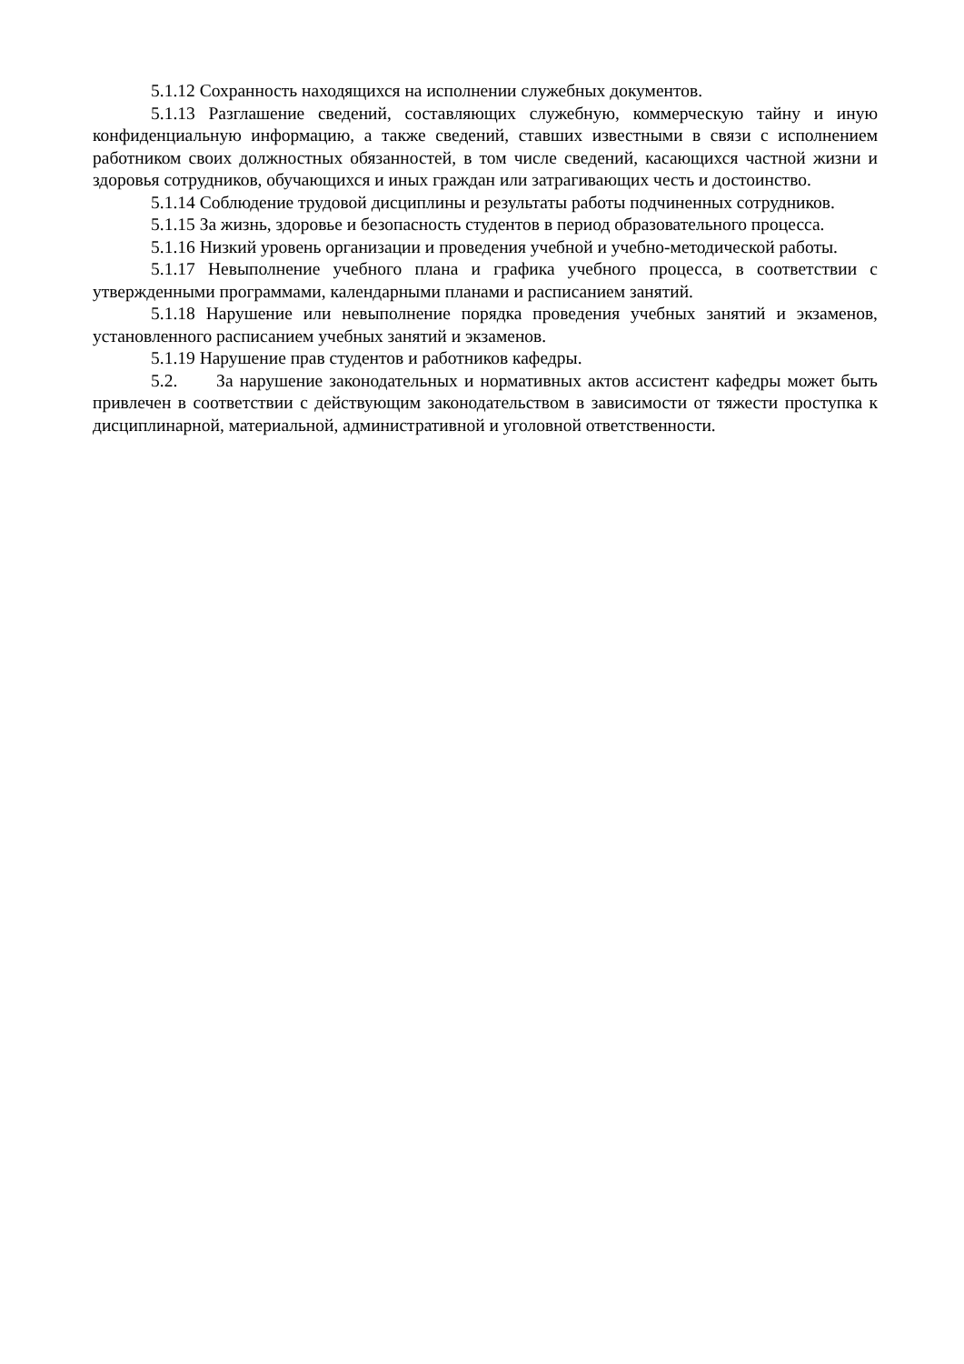5.1.12 Сохранность находящихся на исполнении служебных документов.
5.1.13 Разглашение сведений, составляющих служебную, коммерческую тайну и иную конфиденциальную информацию, а также сведений, ставших известными в связи с исполнением работником своих должностных обязанностей, в том числе сведений, касающихся частной жизни и здоровья сотрудников, обучающихся и иных граждан или затрагивающих честь и достоинство.
5.1.14 Соблюдение трудовой дисциплины и результаты работы подчиненных сотрудников.
5.1.15 За жизнь, здоровье и безопасность студентов в период образовательного процесса.
5.1.16 Низкий уровень организации и проведения учебной и учебно-методической работы.
5.1.17 Невыполнение учебного плана и графика учебного процесса, в соответствии с утвержденными программами, календарными планами и расписанием занятий.
5.1.18 Нарушение или невыполнение порядка проведения учебных занятий и экзаменов, установленного расписанием учебных занятий и экзаменов.
5.1.19 Нарушение прав студентов и работников кафедры.
5.2. За нарушение законодательных и нормативных актов ассистент кафедры может быть привлечен в соответствии с действующим законодательством в зависимости от тяжести проступка к дисциплинарной, материальной, административной и уголовной ответственности.